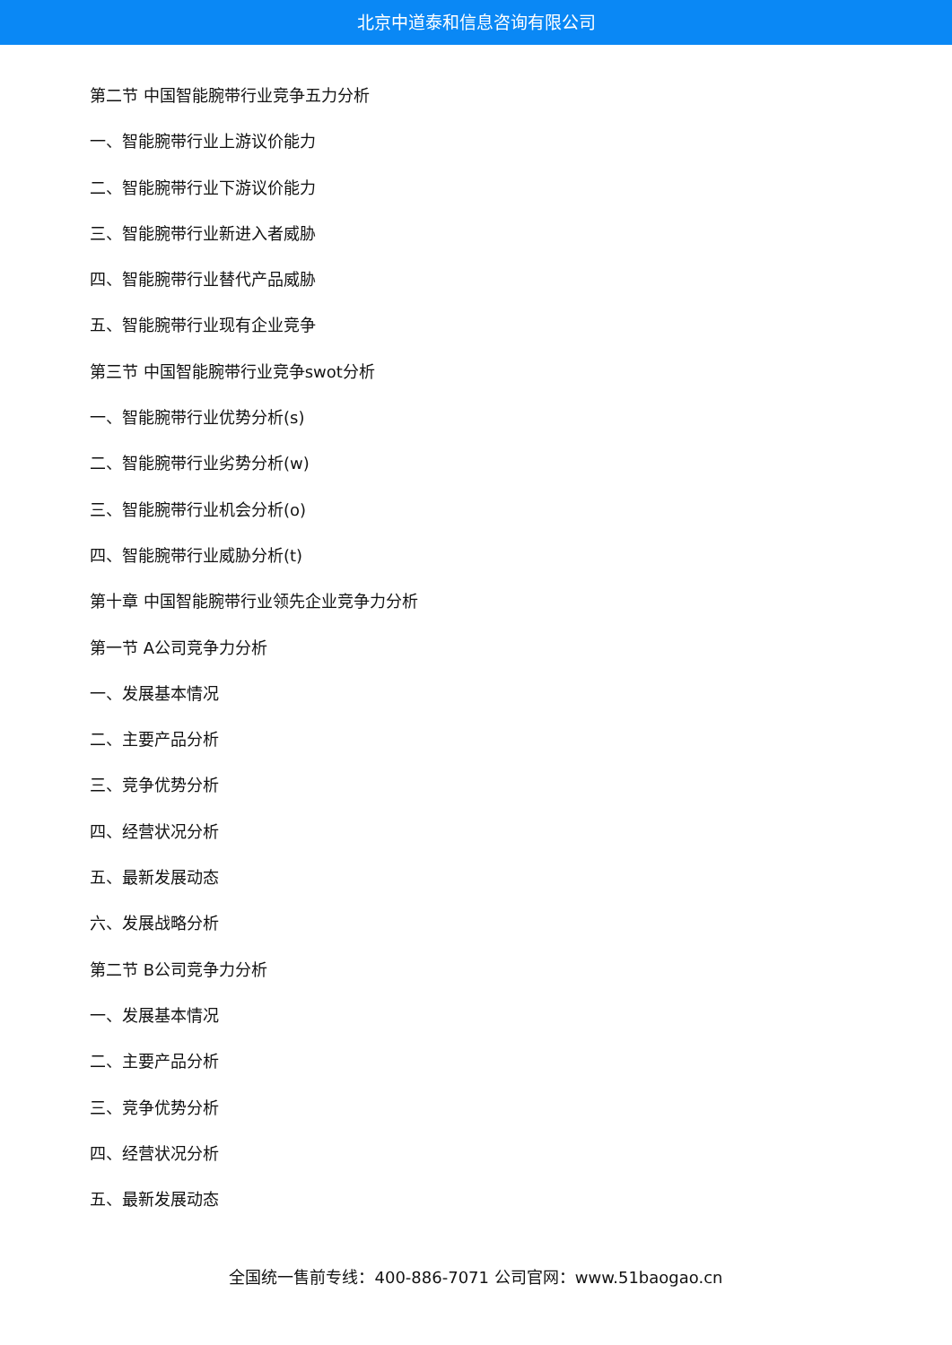北京中道泰和信息咨询有限公司
第二节 中国智能腕带行业竞争五力分析
一、智能腕带行业上游议价能力
二、智能腕带行业下游议价能力
三、智能腕带行业新进入者威胁
四、智能腕带行业替代产品威胁
五、智能腕带行业现有企业竞争
第三节 中国智能腕带行业竞争swot分析
一、智能腕带行业优势分析(s)
二、智能腕带行业劣势分析(w)
三、智能腕带行业机会分析(o)
四、智能腕带行业威胁分析(t)
第十章 中国智能腕带行业领先企业竞争力分析
第一节 A公司竞争力分析
一、发展基本情况
二、主要产品分析
三、竞争优势分析
四、经营状况分析
五、最新发展动态
六、发展战略分析
第二节 B公司竞争力分析
一、发展基本情况
二、主要产品分析
三、竞争优势分析
四、经营状况分析
五、最新发展动态
全国统一售前专线：400-886-7071 公司官网：www.51baogao.cn